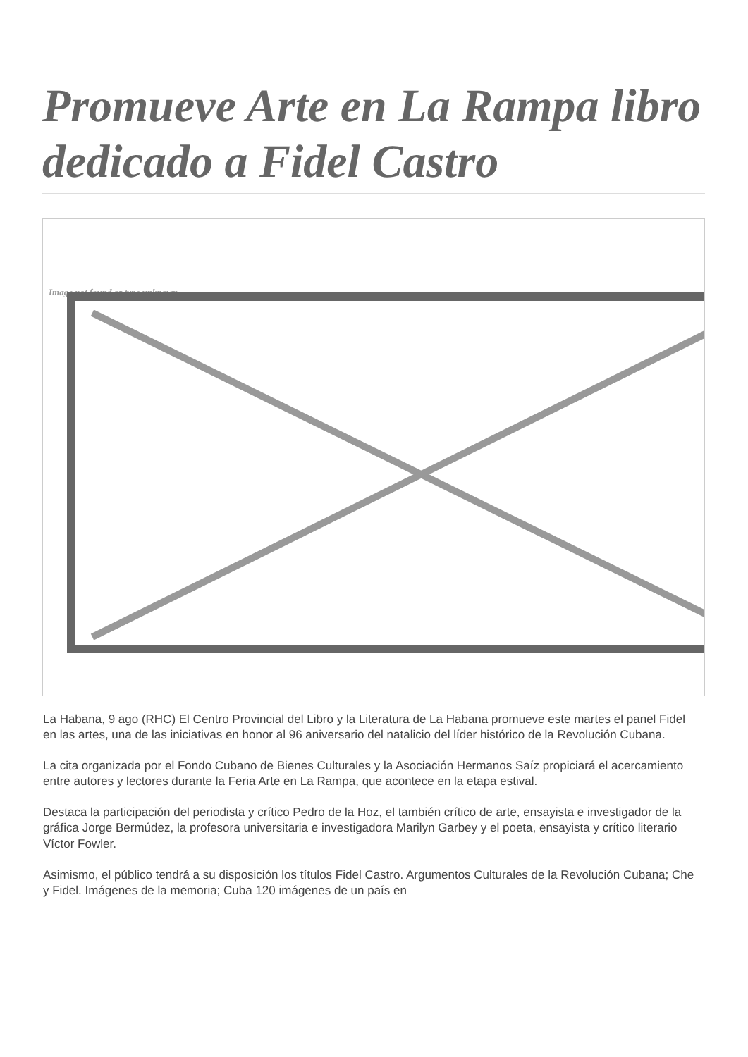Promueve Arte en La Rampa libro dedicado a Fidel Castro
Image not found or type unknown
La Habana, 9 ago (RHC) El Centro Provincial del Libro y la Literatura de La Habana promueve este martes el panel Fidel en las artes, una de las iniciativas en honor al 96 aniversario del natalicio del líder histórico de la Revolución Cubana.
La cita organizada por el Fondo Cubano de Bienes Culturales y la Asociación Hermanos Saíz propiciará el acercamiento entre autores y lectores durante la Feria Arte en La Rampa, que acontece en la etapa estival.
Destaca la participación del periodista y crítico Pedro de la Hoz, el también crítico de arte, ensayista e investigador de la gráfica Jorge Bermúdez, la profesora universitaria e investigadora Marilyn Garbey y el poeta, ensayista y crítico literario Víctor Fowler.
Asimismo, el público tendrá a su disposición los títulos Fidel Castro. Argumentos Culturales de la Revolución Cubana; Che y Fidel. Imágenes de la memoria; Cuba 120 imágenes de un país en